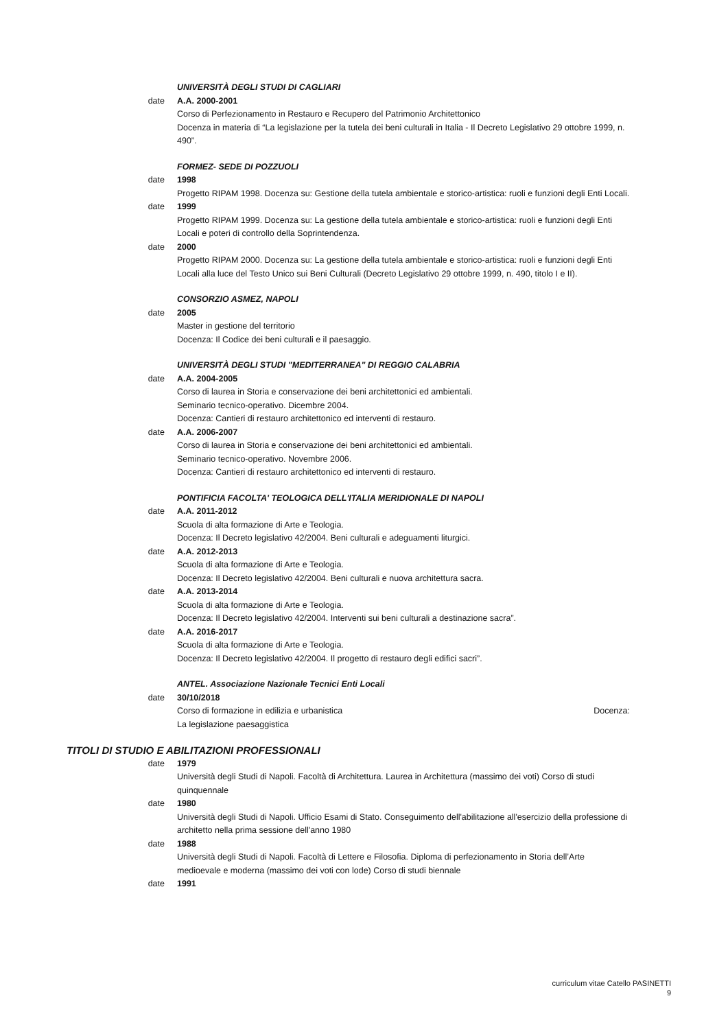UNIVERSITÀ DEGLI STUDI DI CAGLIARI
date A.A. 2000-2001
Corso di Perfezionamento in Restauro e Recupero del Patrimonio Architettonico
Docenza in materia di “La legislazione per la tutela dei beni culturali in Italia - Il Decreto Legislativo 29 ottobre 1999, n. 490”.
FORMEZ- SEDE DI POZZUOLI
date 1998
Progetto RIPAM 1998. Docenza su: Gestione della tutela ambientale e storico-artistica: ruoli e funzioni degli Enti Locali.
date 1999
Progetto RIPAM 1999. Docenza su: La gestione della tutela ambientale e storico-artistica: ruoli e funzioni degli Enti Locali e poteri di controllo della Soprintendenza.
date 2000
Progetto RIPAM 2000. Docenza su: La gestione della tutela ambientale e storico-artistica: ruoli e funzioni degli Enti Locali alla luce del Testo Unico sui Beni Culturali (Decreto Legislativo 29 ottobre 1999, n. 490, titolo I e II).
CONSORZIO ASMEZ, NAPOLI
date 2005
Master in gestione del territorio
Docenza: Il Codice dei beni culturali e il paesaggio.
UNIVERSITÀ DEGLI STUDI "MEDITERRANEA" DI REGGIO CALABRIA
date A.A. 2004-2005
Corso di laurea in Storia e conservazione dei beni architettonici ed ambientali.
Seminario tecnico-operativo. Dicembre 2004.
Docenza: Cantieri di restauro architettonico ed interventi di restauro.
date A.A. 2006-2007
Corso di laurea in Storia e conservazione dei beni architettonici ed ambientali.
Seminario tecnico-operativo. Novembre 2006.
Docenza: Cantieri di restauro architettonico ed interventi di restauro.
PONTIFICIA FACOLTA' TEOLOGICA DELL'ITALIA MERIDIONALE DI NAPOLI
date A.A. 2011-2012
Scuola di alta formazione di Arte e Teologia.
Docenza: Il Decreto legislativo 42/2004. Beni culturali e adeguamenti liturgici.
date A.A. 2012-2013
Scuola di alta formazione di Arte e Teologia.
Docenza: Il Decreto legislativo 42/2004. Beni culturali e nuova architettura sacra.
date A.A. 2013-2014
Scuola di alta formazione di Arte e Teologia.
Docenza: Il Decreto legislativo 42/2004. Interventi sui beni culturali a destinazione sacra”.
date A.A. 2016-2017
Scuola di alta formazione di Arte e Teologia.
Docenza: Il Decreto legislativo 42/2004. Il progetto di restauro degli edifici sacri”.
ANTEL. Associazione Nazionale Tecnici Enti Locali
date 30/10/2018
Corso di formazione in edilizia e urbanistica Docenza:
La legislazione paesaggistica
TITOLI DI STUDIO E ABILITAZIONI PROFESSIONALI
date 1979
Università degli Studi di Napoli. Facoltà di Architettura. Laurea in Architettura (massimo dei voti) Corso di studi quinquennale
date 1980
Università degli Studi di Napoli. Ufficio Esami di Stato. Conseguimento dell'abilitazione all'esercizio della professione di architetto nella prima sessione dell'anno 1980
date 1988
Università degli Studi di Napoli. Facoltà di Lettere e Filosofia. Diploma di perfezionamento in Storia dell’Arte medioevale e moderna (massimo dei voti con lode) Corso di studi biennale
date 1991
curriculum vitae Catello PASINETTI
9